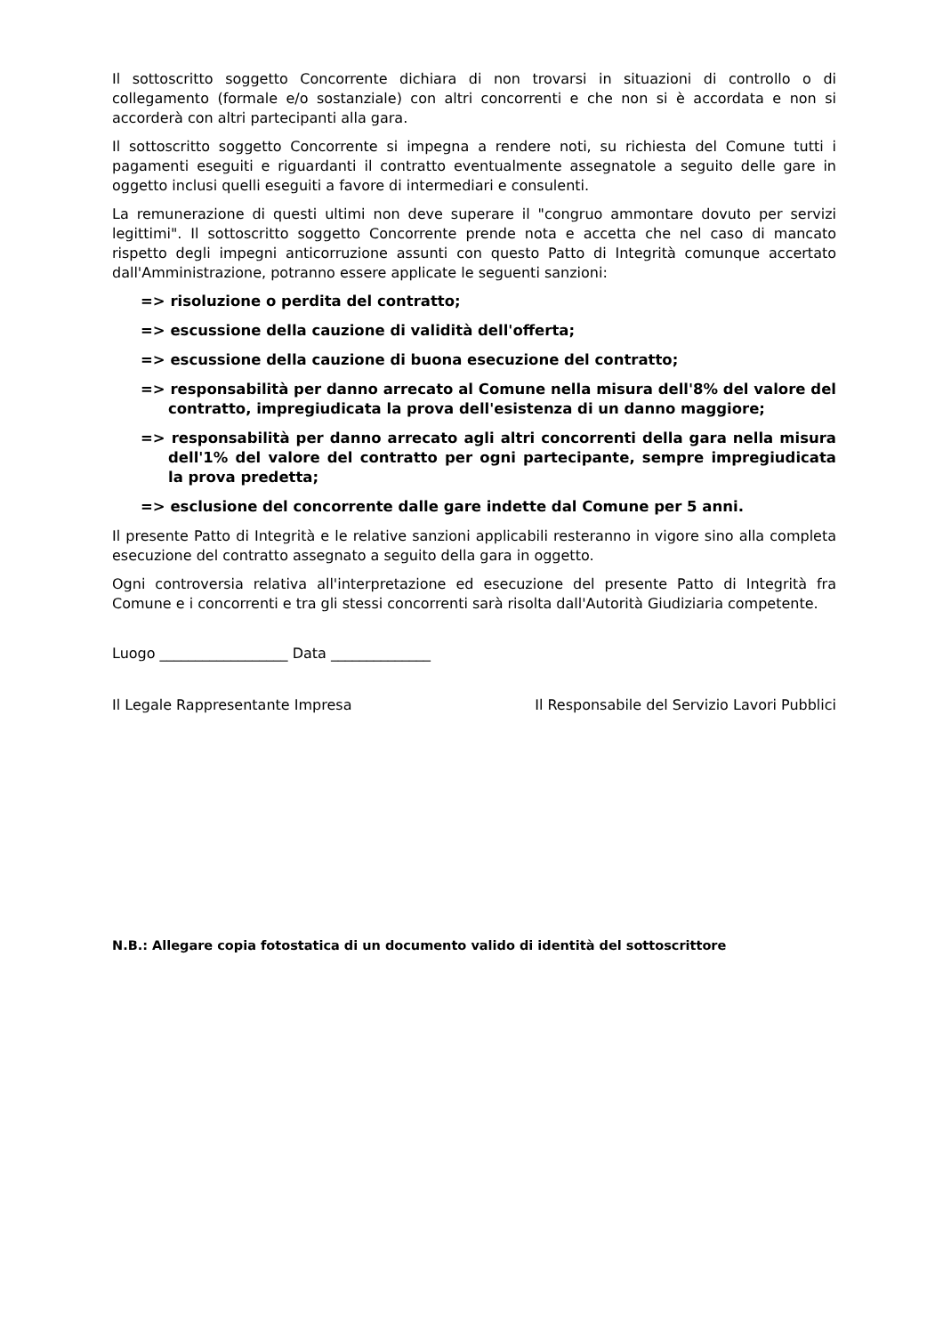Il sottoscritto soggetto Concorrente dichiara di non trovarsi in situazioni di controllo o di collegamento (formale e/o sostanziale) con altri concorrenti e che non si è accordata e non si accorderà con altri partecipanti alla gara.
Il sottoscritto soggetto Concorrente si impegna a rendere noti, su richiesta del Comune tutti i pagamenti eseguiti e riguardanti il contratto eventualmente assegnatole a seguito delle gare in oggetto inclusi quelli eseguiti a favore di intermediari e consulenti.
La remunerazione di questi ultimi non deve superare il "congruo ammontare dovuto per servizi legittimi". Il sottoscritto soggetto Concorrente prende nota e accetta che nel caso di mancato rispetto degli impegni anticorruzione assunti con questo Patto di Integrità comunque accertato dall'Amministrazione, potranno essere applicate le seguenti sanzioni:
=> risoluzione o perdita del contratto;
=> escussione della cauzione di validità dell'offerta;
=> escussione della cauzione di buona esecuzione del contratto;
=> responsabilità per danno arrecato al Comune nella misura dell'8% del valore del contratto, impregiudicata la prova dell'esistenza di un danno maggiore;
=> responsabilità per danno arrecato agli altri concorrenti della gara nella misura dell'1% del valore del contratto per ogni partecipante, sempre impregiudicata la prova predetta;
=> esclusione del concorrente dalle gare indette dal Comune per 5 anni.
Il presente Patto di Integrità e le relative sanzioni applicabili resteranno in vigore sino alla completa esecuzione del contratto assegnato a seguito della gara in oggetto.
Ogni controversia relativa all'interpretazione ed esecuzione del presente Patto di Integrità fra Comune e i concorrenti e tra gli stessi concorrenti sarà risolta dall'Autorità Giudiziaria competente.
Luogo __________________ Data ______________
Il Legale Rappresentante Impresa Il Responsabile del Servizio Lavori Pubblici
N.B.: Allegare copia fotostatica di un documento valido di identità del sottoscrittore